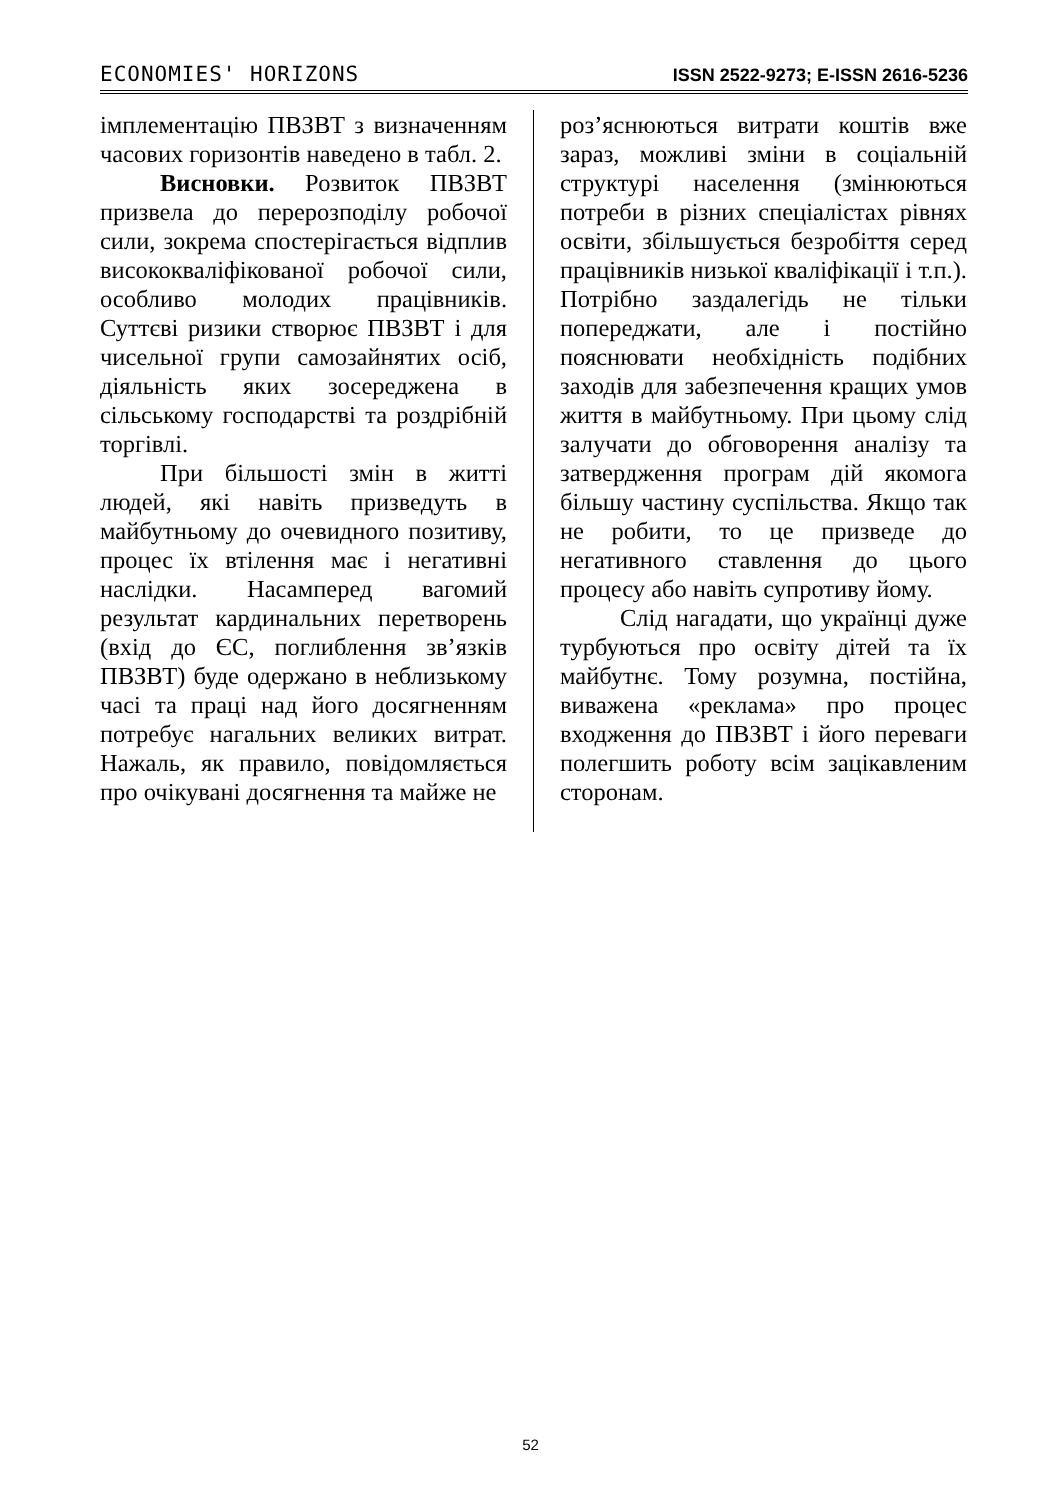ECONOMIES' HORIZONS ISSN 2522-9273; E-ISSN 2616-5236
імплементацію ПВЗВТ з визначенням часових горизонтів наведено в табл. 2.
Висновки. Розвиток ПВЗВТ призвела до перерозподілу робочої сили, зокрема спостерігається відплив висококваліфікованої робочої сили, особливо молодих працівників. Суттєві ризики створює ПВЗВТ і для чисельної групи самозайнятих осіб, діяльність яких зосереджена в сільському господарстві та роздрібній торгівлі.
При більшості змін в житті людей, які навіть призведуть в майбутньому до очевидного позитиву, процес їх втілення має і негативні наслідки. Насамперед вагомий результат кардинальних перетворень (вхід до ЄС, поглиблення зв’язків ПВЗВТ) буде одержано в неблизькому часі та праці над його досягненням потребує нагальних великих витрат. Нажаль, як правило, повідомляється про очікувані досягнення та майже не
роз’яснюються витрати коштів вже зараз, можливі зміни в соціальній структурі населення (змінюються потреби в різних спеціалістах рівнях освіти, збільшується безробіття серед працівників низької кваліфікації і т.п.). Потрібно заздалегідь не тільки попереджати, але і постійно пояснювати необхідність подібних заходів для забезпечення кращих умов життя в майбутньому. При цьому слід залучати до обговорення аналізу та затвердження програм дій якомога більшу частину суспільства. Якщо так не робити, то це призведе до негативного ставлення до цього процесу або навіть супротиву йому.
Слід нагадати, що українці дуже турбуються про освіту дітей та їх майбутнє. Тому розумна, постійна, виважена «реклама» про процес входження до ПВЗВТ і його переваги полегшить роботу всім зацікавленим сторонам.
52